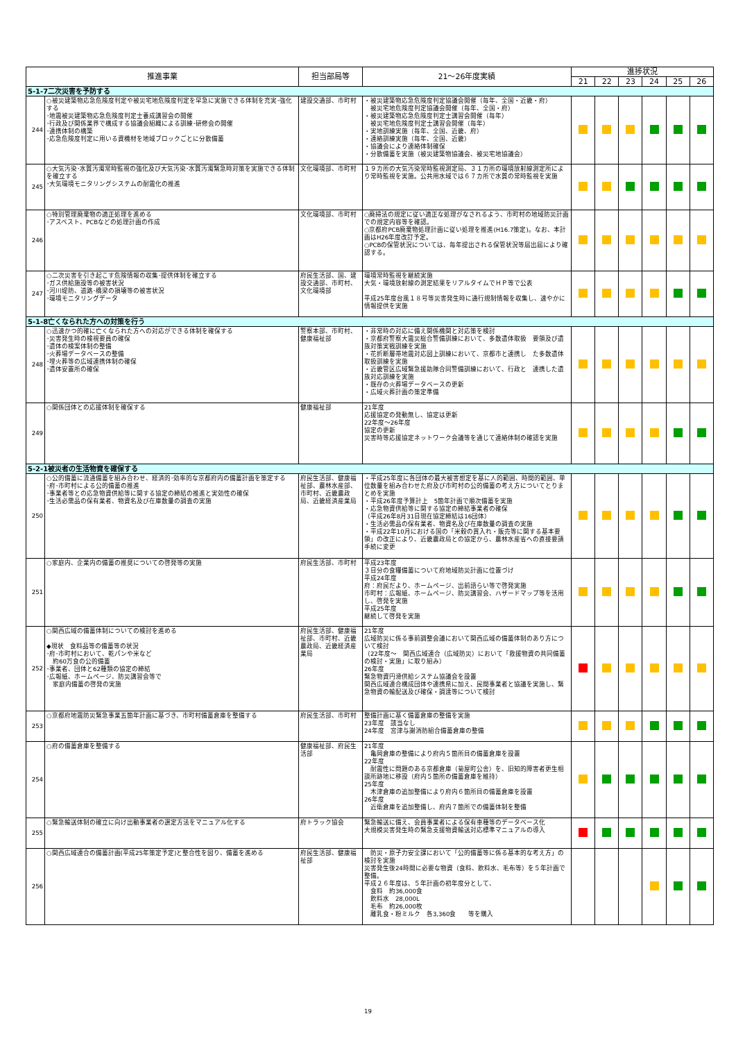| 推進事業 | | 担当部局等 | 21～26年度実績 | 進捗状況 | | | | | |
| --- | --- | --- | --- | --- | --- | --- | --- | --- | --- |
| | | | | 21 | 22 | 23 | 24 | 25 | 26 |
| 5-1-7二次災害を予防する | | | | | | | | | |
| 244 | ○被災建築物応急危険度判定や被災宅地危険度判定を早急に実施できる体制を充実･強化する ･地震被災建築物応急危険度判定士養成講習会の開催 ･行政及び関係業界で構成する協議会組織による訓練･研修会の開催 ･連携体制の構築 ･応急危険度判定に用いる資機材を地域ブロックごとに分散備蓄 | 建設交通部、市町村 | ・被災建築物応急危険度判定協議会開催（毎年、全国・近畿・府） 被災宅地危険度判定協議会開催（毎年、全国・府） ・被災建築物応急危険度判定士講習会開催（毎年） 被災宅地危険度判定士講習会開催（毎年） ・実地訓練実施（毎年、全国、近畿、府） ・連絡訓練実施（毎年、全国、近畿） ・協議会により連絡体制確保 ・分散備蓄を実施（被災建築物協議会、被災宅地協議会） | | | | | | |
| 245 | ○大気汚染･水質汚濁常時監視の強化及び大気汚染･水質汚濁緊急時対策を実施できる体制を確立する ･大気環境モニタリングシステムの耐震化の推進 | 文化環境部、市町村 | １９カ所の大気汚染常時監視測定局、３１カ所の環境放射線測定所により常時監視を実施。公共用水域では６７カ所で水質の常時監視を実施 | | | | | | |
| 246 | ○特別管理廃棄物の適正処理を進める ･アスベスト、PCBなどの処理計画の作成 | 文化環境部、市町村 | ○廃掃法の規定に従い適正な処理がなされるよう、市町村の地域防災計画での規定内容等を確認。 ○京都府PCB廃棄物処理計画に従い処理を推進(H16.7策定)。なお、本計画はH26年度改訂予定。 ○PCBの保管状況については、毎年提出される保管状況等届出届により確認する。 | | | | | | |
| 247 | ○二次災害を引き起こす危険情報の収集･提供体制を確立する ･ガス供給施設等の被害状況 ･河川堤防、道路･橋梁の損壊等の被害状況 ･環境モニタリングデータ | 府民生活部、国、建設交通部、市町村、文化環境部 | 環境常時監視を継続実施 大気・環境放射線の測定結果をリアルタイムでＨＰ等で公表 平成25年度台風１８号等災害発生時に通行規制情報を収集し、速やかに情報提供を実施 | | | | | | |
| 5-1-8亡くなられた方への対策を行う | | | | | | | | | |
| 248 | ○迅速かつ的確に亡くなられた方への対応ができる体制を確保する ･災害発生時の検視要員の確保 ･遺体の検案体制の整備 ･火葬場データベースの整備 ･埋火葬等の広域連携体制の確保 ･遺体安置所の確保 | 警察本部、市町村、健康福祉部 | ・非常時の対応に備え関係機関と対応策を検討 ・京都府警察大震災総合警備訓練において、多数遺体取扱 要領及び遺族対策実戦訓練を実施 ・花折断層帯地震対応図上訓練において、京都市と連携し た多数遺体取扱訓練を実施 ・近畿管区広域緊急援助隊合同警備訓練において、行政と 連携した遺族対応訓練を実施 ・既存の火葬場データベースの更新 ・広域火葬計画の策定準備 | | | | | | |
| 249 | ○関係団体との応援体制を確保する | 健康福祉部 | 21年度 応援協定の発動無し、協定は更新 22年度～26年度 協定の更新 災害時等応援協定ネットワーク会議等を通じて連絡体制の確認を実施 | | | | | | |
| 5-2-1被災者の生活物資を確保する | | | | | | | | | |
| 250 | ○公的備蓄に流通備蓄を組み合わせ、経済的･効率的な京都府内の備蓄計画を策定する ･府･市町村による公的備蓄の推進 ･事業者等との応急物資供給等に関する協定の締結の推進と実効性の確保 ･生活必需品の保有業者、物資名及び在庫数量の調査の実施 | 府民生活部、健康福祉部、農林水産部、市町村、近畿農政局、近畿経済産業局 | ・平成25年度に各団体の最大被害想定を基に人的範囲、時間的範囲、単位数量を組み合わせた府及び市町村の公的備蓄の考え方についてとりまとめを実施 ・平成26年度予算計上 5箇年計画で順次備蓄を実施 ・応急物資供給等に関する協定の締結事業者の確保 （平成26年8月31日現在協定締結は16団体） ・生活必需品の保有業者、物資名及び在庫数量の調査の実施 ・平成22年10月における国の「米穀の買入れ・販売等に関する基本要領」の改正により、近畿農政局との協定から、農林水産省への直接要請手続に変更 | | | | | | |
| 251 | ○家庭内、企業内の備蓄の推奨についての啓発等の実施 | 府民生活部、市町村 | 平成23年度 ３日分の食糧備蓄について府地域防災計画に位置づけ 平成24年度 府：府民だより、ホームページ、出前語らい等で啓発実施 市町村：広報紙、ホームページ、防災講習会、ハザードマップ等を活用し、啓発を実施 平成25年度 継続して啓発を実施 | | | | | | |
| 252 | ○関西広域の備蓄体制についての検討を進める ◆現状 食料品等の備蓄等の状況 ･府･市町村において、乾パンや米など 約60万食の公的備蓄 ･事業者、団体と62種類の協定の締結 ･広報紙、ホームページ、防災講習会等で 家庭内備蓄の啓発の実施 | 府民生活部、健康福祉部、市町村、近畿農政局、近畿経済産業局 | 21年度 広域防災に係る事前調整会議において関西広域の備蓄体制のあり方について検討 （22年度～ 関西広域連合（広域防災）において「救援物資の共同備蓄の検討・実施」に取り組み） 26年度 緊急物資円滑供給システム協議会を設置 関西広域連合構成団体や連携県に加え、民間事業者と協議を実施し、緊急物資の輸配送及び確保・調達等について検討 | | | | | | |
| 253 | ○京都府地震防災緊急事業五箇年計画に基づき、市町村備蓄倉庫を整備する | 府民生活部、市町村 | 整備計画に基く備蓄倉庫の整備を実施 23年度 該当なし 24年度 宮津与謝消防組合備蓄倉庫の整備 | | | | | | |
| 254 | ○府の備蓄倉庫を整備する | 健康福祉部、府民生活部 | 21年度 亀岡倉庫の整備により府内５箇所目の備蓄倉庫を設置 22年度 耐震性に問題のある京都倉庫（菊屋町公舎）を、旧知的障害者更生相談所跡地に移設（府内５箇所の備蓄倉庫を維持） 25年度 木津倉庫の追加整備により府内６箇所目の備蓄倉庫を設置 26年度 近衛倉庫を追加整備し、府内７箇所での備蓄体制を整備 | | | | | | |
| 255 | ○緊急輸送体制の確立に向け出動事業者の選定方法をマニュアル化する | 府トラック協会 | 緊急輸送に備え、会員事業者による保有車種等のデータベース化 大規模災害発生時の緊急支援物資輸送対応標準マニュアルの導入 | | | | | | |
| 256 | ○関西広域連合の備蓄計画(平成25年策定予定)と整合性を図り、備蓄を進める | 府民生活部、健康福祉部 | 防災・原子力安全課において「公的備蓄等に係る基本的な考え方」の検討を実施 災害発生後24時間に必要な物資（食料、飲料水、毛布等）を５年計画で整備。 平成２６年度は、５年計画の初年度分として、 食料 約36,000食 飲料水 28,000L 毛布 約26,000枚 離乳食・粉ミルク 各3,360食 等を購入 | | | | | | |
19